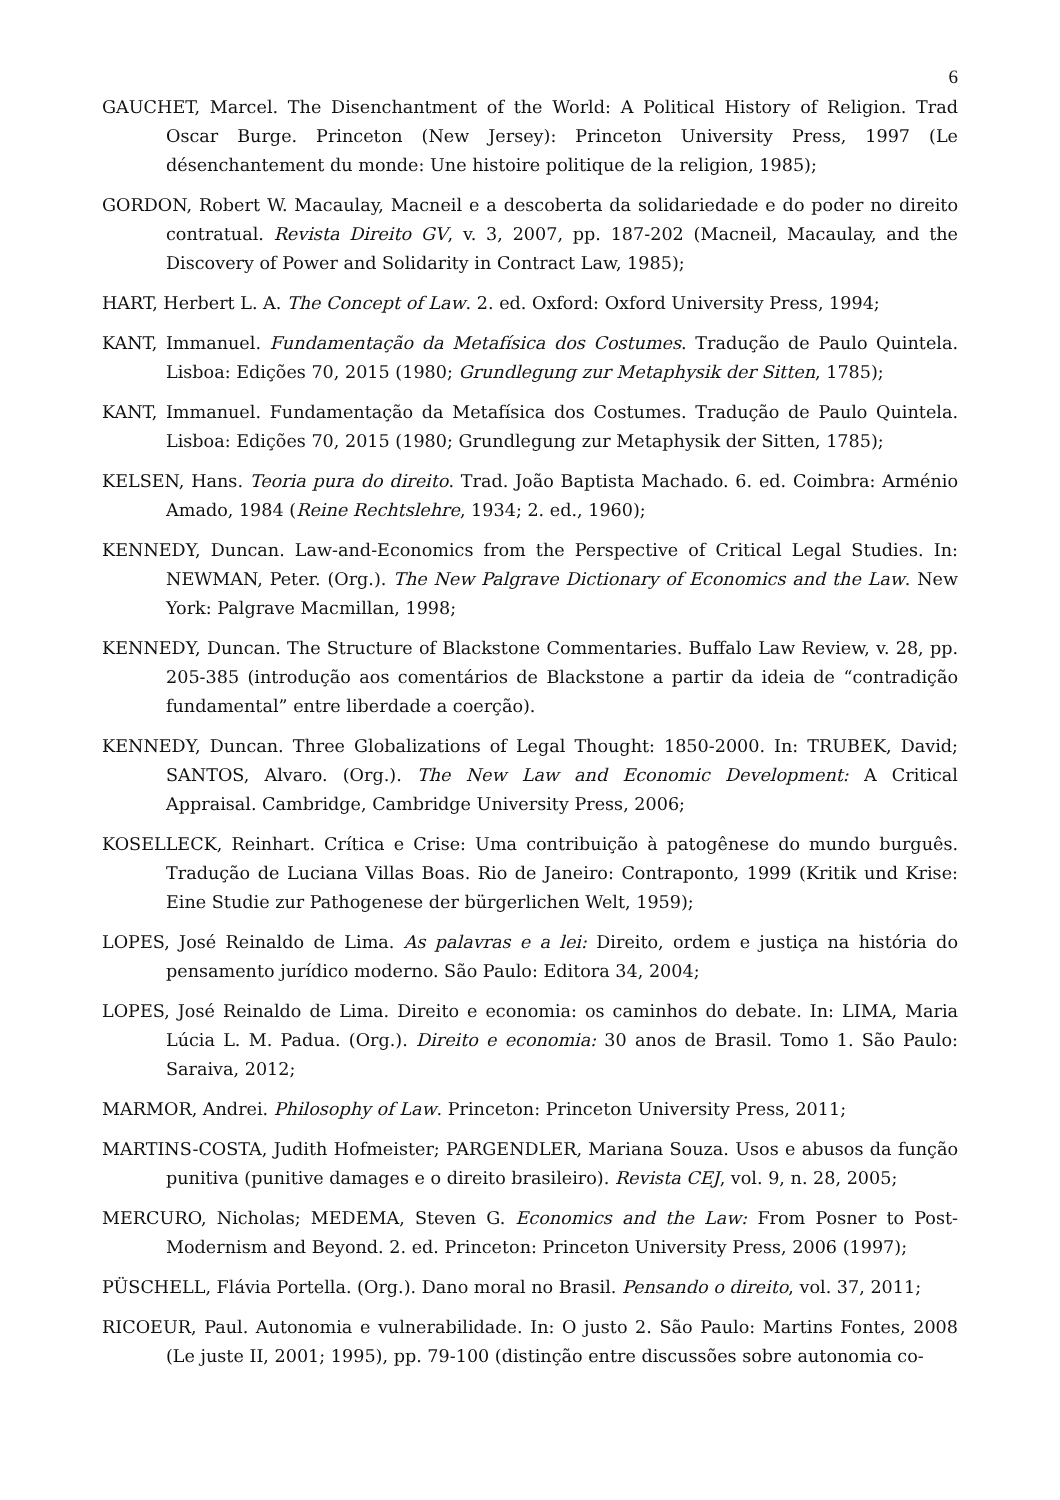6
GAUCHET, Marcel. The Disenchantment of the World: A Political History of Religion. Trad Oscar Burge. Princeton (New Jersey): Princeton University Press, 1997 (Le désenchantement du monde: Une histoire politique de la religion, 1985);
GORDON, Robert W. Macaulay, Macneil e a descoberta da solidariedade e do poder no direito contratual. Revista Direito GV, v. 3, 2007, pp. 187-202 (Macneil, Macaulay, and the Discovery of Power and Solidarity in Contract Law, 1985);
HART, Herbert L. A. The Concept of Law. 2. ed. Oxford: Oxford University Press, 1994;
KANT, Immanuel. Fundamentação da Metafísica dos Costumes. Tradução de Paulo Quintela. Lisboa: Edições 70, 2015 (1980; Grundlegung zur Metaphysik der Sitten, 1785);
KANT, Immanuel. Fundamentação da Metafísica dos Costumes. Tradução de Paulo Quintela. Lisboa: Edições 70, 2015 (1980; Grundlegung zur Metaphysik der Sitten, 1785);
KELSEN, Hans. Teoria pura do direito. Trad. João Baptista Machado. 6. ed. Coimbra: Arménio Amado, 1984 (Reine Rechtslehre, 1934; 2. ed., 1960);
KENNEDY, Duncan. Law-and-Economics from the Perspective of Critical Legal Studies. In: NEWMAN, Peter. (Org.). The New Palgrave Dictionary of Economics and the Law. New York: Palgrave Macmillan, 1998;
KENNEDY, Duncan. The Structure of Blackstone Commentaries. Buffalo Law Review, v. 28, pp. 205-385 (introdução aos comentários de Blackstone a partir da ideia de “contradição fundamental” entre liberdade a coerção).
KENNEDY, Duncan. Three Globalizations of Legal Thought: 1850-2000. In: TRUBEK, David; SANTOS, Alvaro. (Org.). The New Law and Economic Development: A Critical Appraisal. Cambridge, Cambridge University Press, 2006;
KOSELLECK, Reinhart. Crítica e Crise: Uma contribuição à patogênese do mundo burguês. Tradução de Luciana Villas Boas. Rio de Janeiro: Contraponto, 1999 (Kritik und Krise: Eine Studie zur Pathogenese der bürgerlichen Welt, 1959);
LOPES, José Reinaldo de Lima. As palavras e a lei: Direito, ordem e justiça na história do pensamento jurídico moderno. São Paulo: Editora 34, 2004;
LOPES, José Reinaldo de Lima. Direito e economia: os caminhos do debate. In: LIMA, Maria Lúcia L. M. Padua. (Org.). Direito e economia: 30 anos de Brasil. Tomo 1. São Paulo: Saraiva, 2012;
MARMOR, Andrei. Philosophy of Law. Princeton: Princeton University Press, 2011;
MARTINS-COSTA, Judith Hofmeister; PARGENDLER, Mariana Souza. Usos e abusos da função punitiva (punitive damages e o direito brasileiro). Revista CEJ, vol. 9, n. 28, 2005;
MERCURO, Nicholas; MEDEMA, Steven G. Economics and the Law: From Posner to Post-Modernism and Beyond. 2. ed. Princeton: Princeton University Press, 2006 (1997);
PÜSCHELL, Flávia Portella. (Org.). Dano moral no Brasil. Pensando o direito, vol. 37, 2011;
RICOEUR, Paul. Autonomia e vulnerabilidade. In: O justo 2. São Paulo: Martins Fontes, 2008 (Le juste II, 2001; 1995), pp. 79-100 (distinção entre discussões sobre autonomia co-